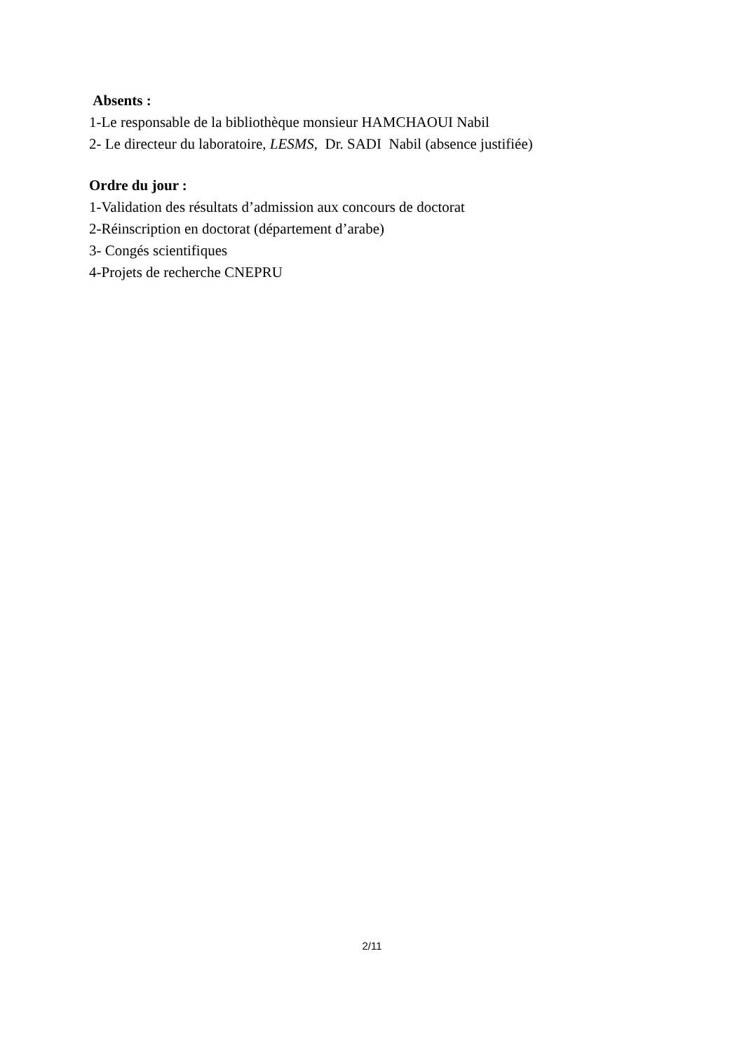Absents :
1-Le responsable de la bibliothèque monsieur HAMCHAOUI Nabil
2- Le directeur du laboratoire, LESMS, Dr. SADI Nabil (absence justifiée)
Ordre du jour :
1-Validation des résultats d’admission aux concours de doctorat
2-Réinscription en doctorat (département d’arabe)
3- Congés scientifiques
4-Projets de recherche CNEPRU
2/11